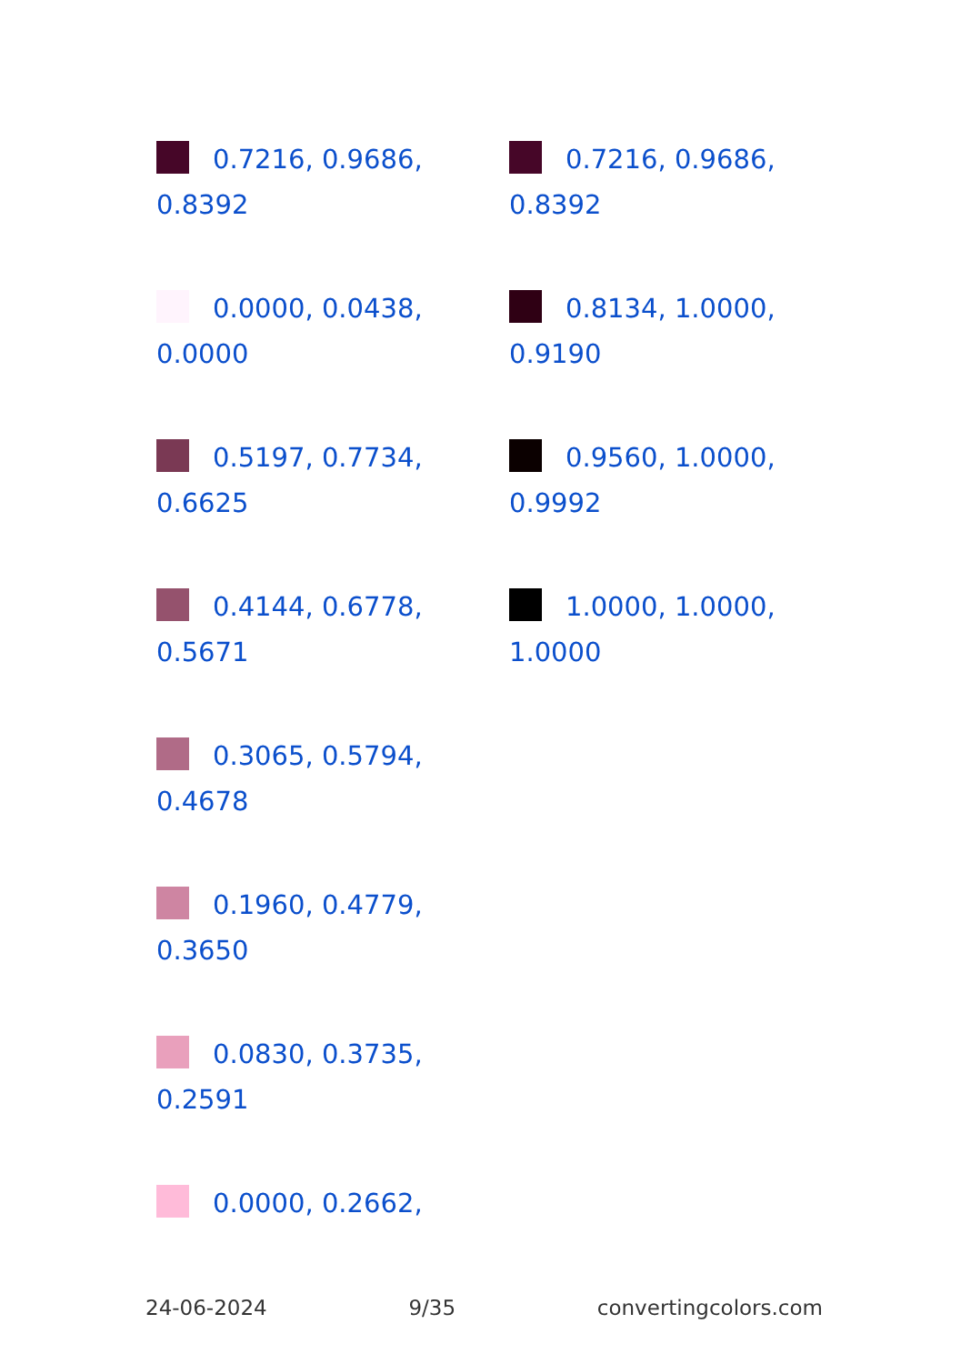0.7216, 0.9686,
0.8392
0.0000, 0.0438,
0.0000
0.5197, 0.7734,
0.6625
0.4144, 0.6778,
0.5671
0.3065, 0.5794,
0.4678
0.1960, 0.4779,
0.3650
0.0830, 0.3735,
0.2591
0.0000, 0.2662,
0.7216, 0.9686,
0.8392
0.8134, 1.0000,
0.9190
0.9560, 1.0000,
0.9992
1.0000, 1.0000,
1.0000
24-06-2024 9/35 convertingcolors.com